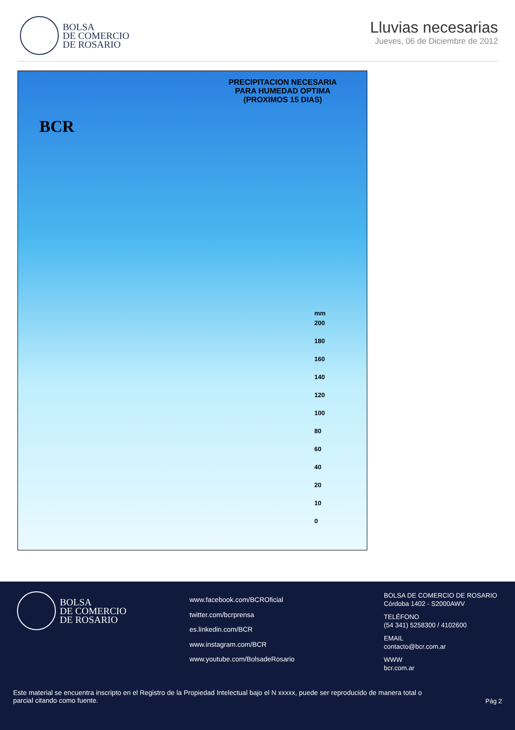BOLSA
DE COMERCIO
DE ROSARIO
Lluvias necesarias
Jueves, 06 de Diciembre de 2012
PRECIPITACION NECESARIA
PARA HUMEDAD OPTIMA
(PROXIMOS 15 DIAS)
BCR
mm
200
180
160
140
120
100
80
60
40
20
10
0
BOLSA
DE COMERCIO
DE ROSARIO
www.facebook.com/BCROficial
twitter.com/bcrprensa
es.linkedin.com/BCR
www.instagram.com/BCR
www.youtube.com/BolsadeRosario
BOLSA DE COMERCIO DE ROSARIO
Córdoba 1402 - S2000AWV
TELÉFONO
(54 341) 5258300 / 4102600
EMAIL
contacto@bcr.com.ar
WWW
bcr.com.ar
Este material se encuentra inscripto en el Registro de la Propiedad Intelectual bajo el N xxxxx, puede ser reproducido de manera total o parcial citando como fuente.
Pág 2